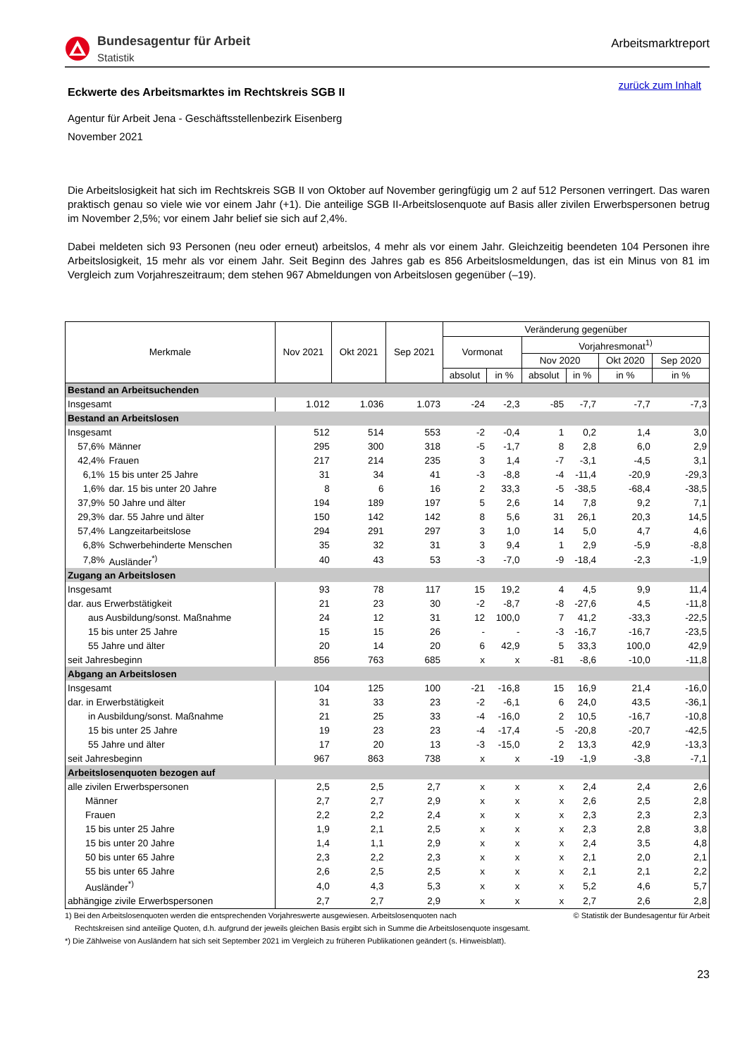Bundesagentur für Arbeit
Statistik
Arbeitsmarktreport
zurück zum Inhalt
Eckwerte des Arbeitsmarktes im Rechtskreis SGB II
Agentur für Arbeit Jena - Geschäftsstellenbezirk Eisenberg
November 2021
Die Arbeitslosigkeit hat sich im Rechtskreis SGB II von Oktober auf November geringfügig um 2 auf 512 Personen verringert. Das waren praktisch genau so viele wie vor einem Jahr (+1). Die anteilige SGB II-Arbeitslosenquote auf Basis aller zivilen Erwerbspersonen betrug im November 2,5%; vor einem Jahr belief sie sich auf 2,4%.
Dabei meldeten sich 93 Personen (neu oder erneut) arbeitslos, 4 mehr als vor einem Jahr. Gleichzeitig beendeten 104 Personen ihre Arbeitslosigkeit, 15 mehr als vor einem Jahr. Seit Beginn des Jahres gab es 856 Arbeitslosmeldungen, das ist ein Minus von 81 im Vergleich zum Vorjahreszeitraum; dem stehen 967 Abmeldungen von Arbeitslosen gegenüber (–19).
| Merkmale | | Nov 2021 | Okt 2021 | Sep 2021 | Veränderung gegenüber | | | | | |
| --- | --- | --- | --- | --- | --- | --- | --- | --- | --- | --- |
| | | | | | Vormonat | | Vorjahresmonat<sup>1)</sup> | | | |
| | | | | | | | Nov 2020 | | Okt 2020 | Sep 2020 |
| | | | | | absolut | in % | absolut | in % | in % | in % |
| Bestand an Arbeitsuchenden | | | | | | | | | | |
| Insgesamt | | 1.012 | 1.036 | 1.073 | -24 | -2,3 | -85 | -7,7 | -7,7 | -7,3 |
| Bestand an Arbeitslosen | | | | | | | | | | |
| Insgesamt | | 512 | 514 | 553 | -2 | -0,4 | 1 | 0,2 | 1,4 | 3,0 |
| 57,6% | Männer | 295 | 300 | 318 | -5 | -1,7 | 8 | 2,8 | 6,0 | 2,9 |
| 42,4% | Frauen | 217 | 214 | 235 | 3 | 1,4 | -7 | -3,1 | -4,5 | 3,1 |
| 6,1% | 15 bis unter 25 Jahre | 31 | 34 | 41 | -3 | -8,8 | -4 | -11,4 | -20,9 | -29,3 |
| 1,6% | dar. 15 bis unter 20 Jahre | 8 | 6 | 16 | 2 | 33,3 | -5 | -38,5 | -68,4 | -38,5 |
| 37,9% | 50 Jahre und älter | 194 | 189 | 197 | 5 | 2,6 | 14 | 7,8 | 9,2 | 7,1 |
| 29,3% | dar. 55 Jahre und älter | 150 | 142 | 142 | 8 | 5,6 | 31 | 26,1 | 20,3 | 14,5 |
| 57,4% | Langzeitarbeitslose | 294 | 291 | 297 | 3 | 1,0 | 14 | 5,0 | 4,7 | 4,6 |
| 6,8% | Schwerbehinderte Menschen | 35 | 32 | 31 | 3 | 9,4 | 1 | 2,9 | -5,9 | -8,8 |
| 7,8% | Ausländer<sup>*)</sup> | 40 | 43 | 53 | -3 | -7,0 | -9 | -18,4 | -2,3 | -1,9 |
| Zugang an Arbeitslosen | | | | | | | | | | |
| Insgesamt | | 93 | 78 | 117 | 15 | 19,2 | 4 | 4,5 | 9,9 | 11,4 |
| dar. aus Erwerbstätigkeit | | 21 | 23 | 30 | -2 | -8,7 | -8 | -27,6 | 4,5 | -11,8 |
| aus Ausbildung/sonst. Maßnahme | | 24 | 12 | 31 | 12 | 100,0 | 7 | 41,2 | -33,3 | -22,5 |
| 15 bis unter 25 Jahre | | 15 | 15 | 26 | - | - | -3 | -16,7 | -16,7 | -23,5 |
| 55 Jahre und älter | | 20 | 14 | 20 | 6 | 42,9 | 5 | 33,3 | 100,0 | 42,9 |
| seit Jahresbeginn | | 856 | 763 | 685 | x | x | -81 | -8,6 | -10,0 | -11,8 |
| Abgang an Arbeitslosen | | | | | | | | | | |
| Insgesamt | | 104 | 125 | 100 | -21 | -16,8 | 15 | 16,9 | 21,4 | -16,0 |
| dar. in Erwerbstätigkeit | | 31 | 33 | 23 | -2 | -6,1 | 6 | 24,0 | 43,5 | -36,1 |
| in Ausbildung/sonst. Maßnahme | | 21 | 25 | 33 | -4 | -16,0 | 2 | 10,5 | -16,7 | -10,8 |
| 15 bis unter 25 Jahre | | 19 | 23 | 23 | -4 | -17,4 | -5 | -20,8 | -20,7 | -42,5 |
| 55 Jahre und älter | | 17 | 20 | 13 | -3 | -15,0 | 2 | 13,3 | 42,9 | -13,3 |
| seit Jahresbeginn | | 967 | 863 | 738 | x | x | -19 | -1,9 | -3,8 | -7,1 |
| Arbeitslosenquoten bezogen auf | | | | | | | | | | |
| alle zivilen Erwerbspersonen | | 2,5 | 2,5 | 2,7 | x | x | x | 2,4 | 2,4 | 2,6 |
| Männer | | 2,7 | 2,7 | 2,9 | x | x | x | 2,6 | 2,5 | 2,8 |
| Frauen | | 2,2 | 2,2 | 2,4 | x | x | x | 2,3 | 2,3 | 2,3 |
| 15 bis unter 25 Jahre | | 1,9 | 2,1 | 2,5 | x | x | x | 2,3 | 2,8 | 3,8 |
| 15 bis unter 20 Jahre | | 1,4 | 1,1 | 2,9 | x | x | x | 2,4 | 3,5 | 4,8 |
| 50 bis unter 65 Jahre | | 2,3 | 2,2 | 2,3 | x | x | x | 2,1 | 2,0 | 2,1 |
| 55 bis unter 65 Jahre | | 2,6 | 2,5 | 2,5 | x | x | x | 2,1 | 2,1 | 2,2 |
| Ausländer<sup>*)</sup> | | 4,0 | 4,3 | 5,3 | x | x | x | 5,2 | 4,6 | 5,7 |
| abhängige zivile Erwerbspersonen | | 2,7 | 2,7 | 2,9 | x | x | x | 2,7 | 2,6 | 2,8 |
1) Bei den Arbeitslosenquoten werden die entsprechenden Vorjahreswerte ausgewiesen. Arbeitslosenquoten nach © Statistik der Bundesagentur für Arbeit
Rechtskreisen sind anteilige Quoten, d.h. aufgrund der jeweils gleichen Basis ergibt sich in Summe die Arbeitslosenquote insgesamt.
*) Die Zählweise von Ausländern hat sich seit September 2021 im Vergleich zu früheren Publikationen geändert (s. Hinweisblatt).
23